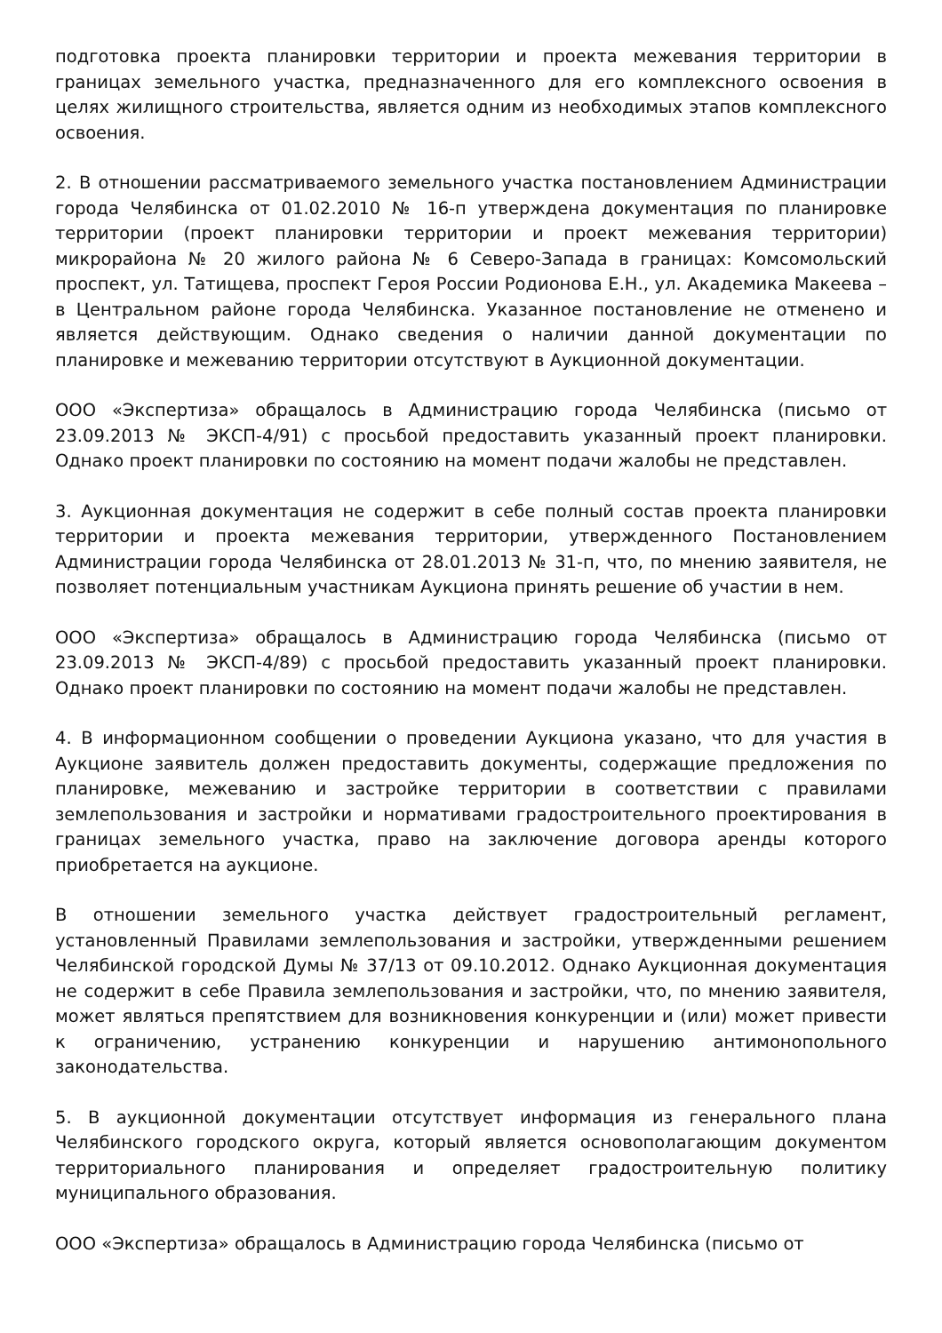подготовка проекта планировки территории и проекта межевания территории в границах земельного участка, предназначенного для его комплексного освоения в целях жилищного строительства, является одним из необходимых этапов комплексного освоения.
2. В отношении рассматриваемого земельного участка постановлением Администрации города Челябинска от 01.02.2010 № 16-п утверждена документация по планировке территории (проект планировки территории и проект межевания территории) микрорайона № 20 жилого района № 6 Северо-Запада в границах: Комсомольский проспект, ул. Татищева, проспект Героя России Родионова Е.Н., ул. Академика Макеева – в Центральном районе города Челябинска. Указанное постановление не отменено и является действующим. Однако сведения о наличии данной документации по планировке и межеванию территории отсутствуют в Аукционной документации.
ООО «Экспертиза» обращалось в Администрацию города Челябинска (письмо от 23.09.2013 № ЭКСП-4/91) с просьбой предоставить указанный проект планировки. Однако проект планировки по состоянию на момент подачи жалобы не представлен.
3. Аукционная документация не содержит в себе полный состав проекта планировки территории и проекта межевания территории, утвержденного Постановлением Администрации города Челябинска от 28.01.2013 № 31-п, что, по мнению заявителя, не позволяет потенциальным участникам Аукциона принять решение об участии в нем.
ООО «Экспертиза» обращалось в Администрацию города Челябинска (письмо от 23.09.2013 № ЭКСП-4/89) с просьбой предоставить указанный проект планировки. Однако проект планировки по состоянию на момент подачи жалобы не представлен.
4. В информационном сообщении о проведении Аукциона указано, что для участия в Аукционе заявитель должен предоставить документы, содержащие предложения по планировке, межеванию и застройке территории в соответствии с правилами землепользования и застройки и нормативами градостроительного проектирования в границах земельного участка, право на заключение договора аренды которого приобретается на аукционе.
В отношении земельного участка действует градостроительный регламент, установленный Правилами землепользования и застройки, утвержденными решением Челябинской городской Думы № 37/13 от 09.10.2012. Однако Аукционная документация не содержит в себе Правила землепользования и застройки, что, по мнению заявителя, может являться препятствием для возникновения конкуренции и (или) может привести к ограничению, устранению конкуренции и нарушению антимонопольного законодательства.
5. В аукционной документации отсутствует информация из генерального плана Челябинского городского округа, который является основополагающим документом территориального планирования и определяет градостроительную политику муниципального образования.
ООО «Экспертиза» обращалось в Администрацию города Челябинска (письмо от